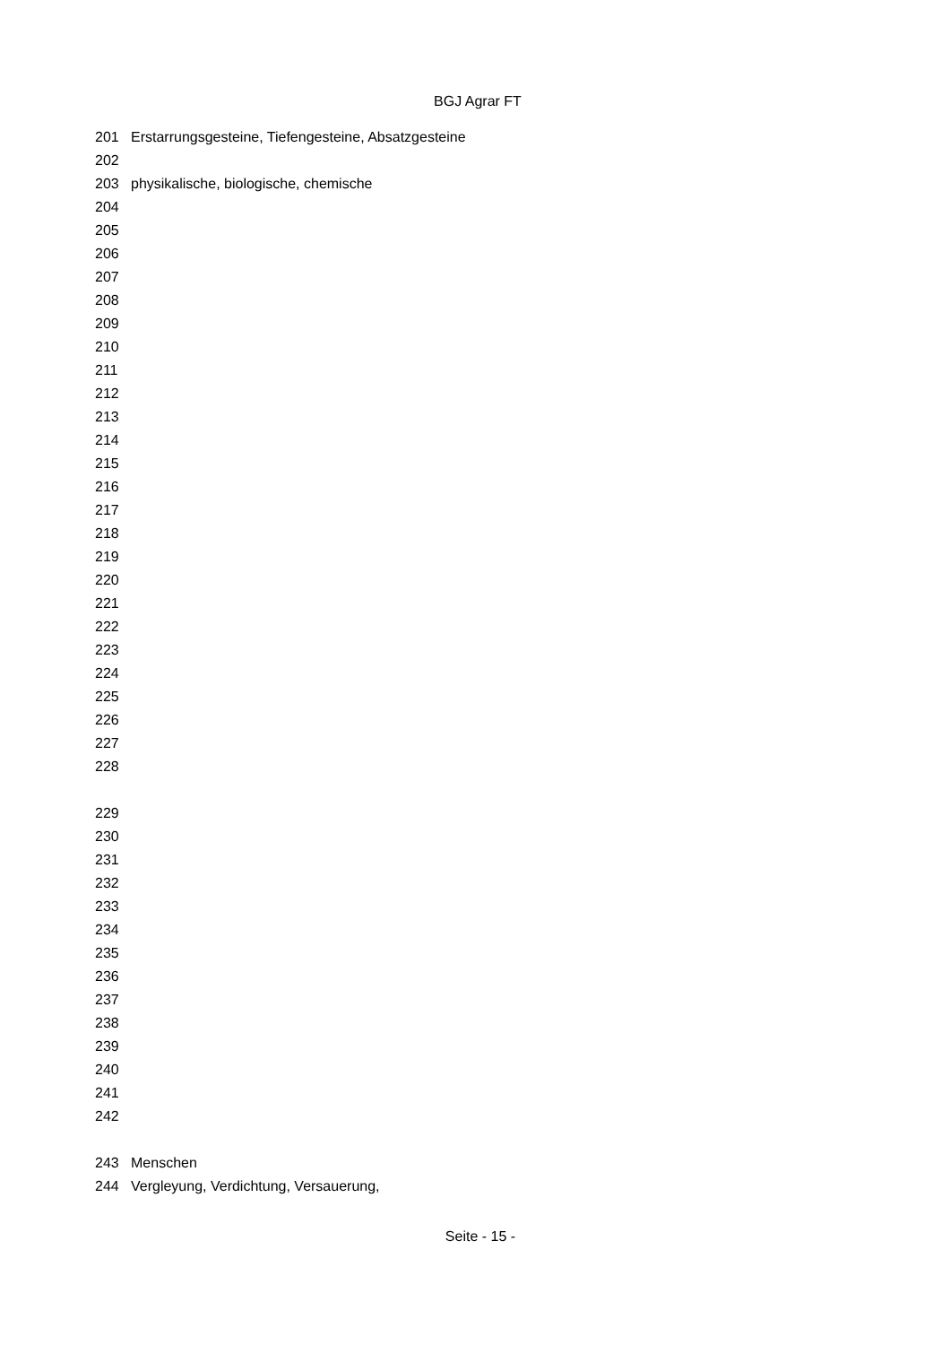BGJ Agrar FT
201 Erstarrungsgesteine, Tiefengesteine, Absatzgesteine
202
203 physikalische, biologische, chemische
204
205
206
207
208
209
210
211
212
213
214
215
216
217
218
219
220
221
222
223
224
225
226
227
228
229
230
231
232
233
234
235
236
237
238
239
240
241
242
243 Menschen
244 Vergleyung, Verdichtung, Versauerung,
Seite - 15 -